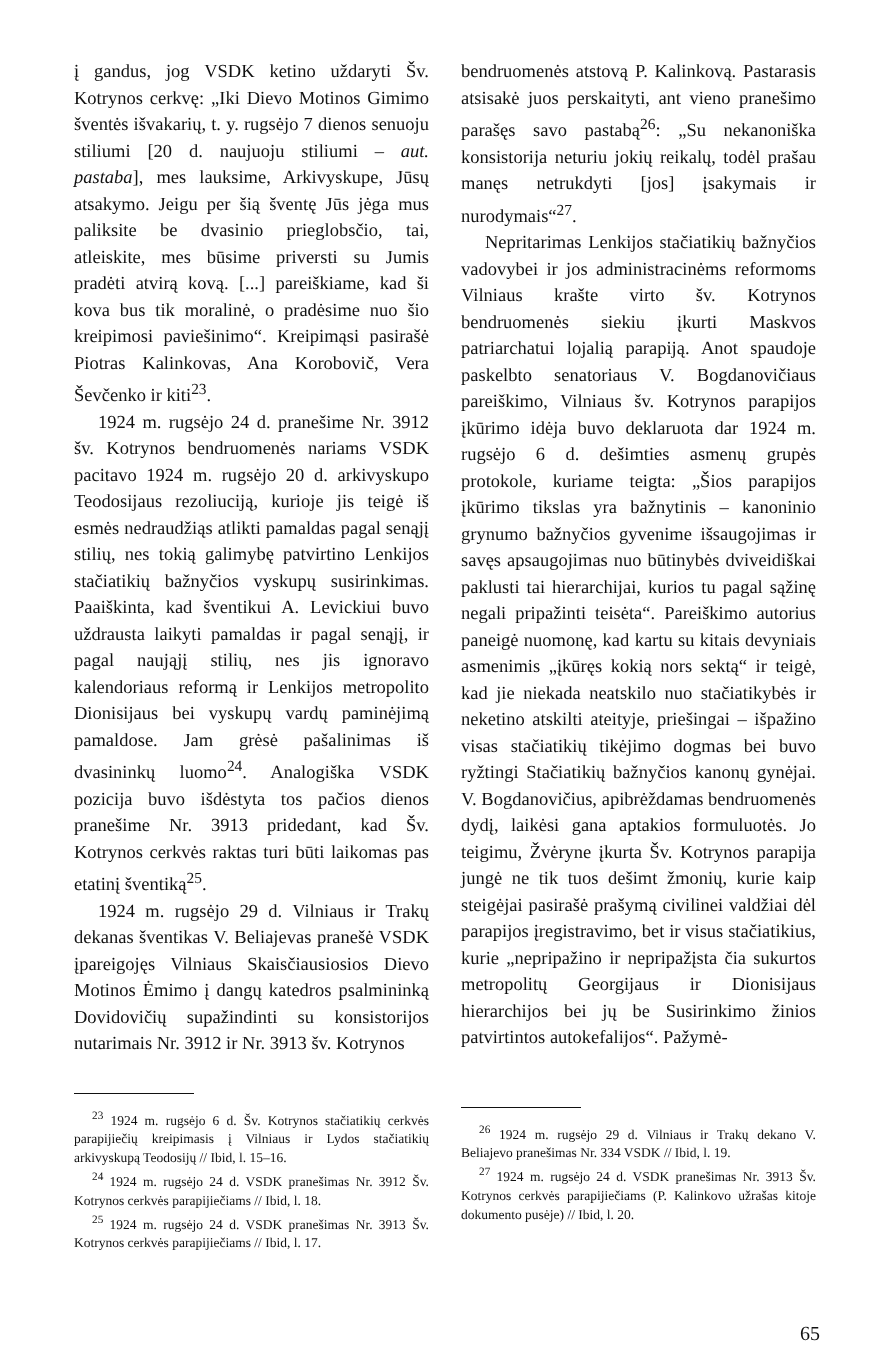į gandus, jog VSDK ketino uždaryti Šv. Kotrynos cerkvę: „Iki Dievo Motinos Gimimo šventės išvakarių, t. y. rugsėjo 7 dienos senuoju stiliumi [20 d. naujuoju stiliumi – aut. pastaba], mes lauksime, Arkivyskupe, Jūsų atsakymo. Jeigu per šią šventę Jūs jėga mus paliksite be dvasinio prieglobsčio, tai, atleiskite, mes būsime priversti su Jumis pradėti atvirą kovą. [...] pareiškiame, kad ši kova bus tik moralinė, o pradėsime nuo šio kreipimosi paviešinimo“. Kreipimąsi pasirašė Piotras Kalinkovas, Ana Korobovič, Vera Ševčenko ir kiti<sup>23</sup>.
1924 m. rugsėjo 24 d. pranešime Nr. 3912 šv. Kotrynos bendruomenės nariams VSDK pacitavo 1924 m. rugsėjo 20 d. arkivyskupo Teodosijaus rezoliuciją, kurioje jis teigė iš esmės nedraudžiąs atlikti pamaldas pagal senąjį stilių, nes tokią galimybę patvirtino Lenkijos stačiatikių bažnyčios vyskupų susirinkimas. Paaiškinta, kad šventikui A. Levickiui buvo uždrausta laikyti pamaldas ir pagal senąjį, ir pagal naująjį stilių, nes jis ignoravo kalendoriaus reformą ir Lenkijos metropolito Dionisijaus bei vyskupų vardų paminėjimą pamaldose. Jam grėsė pašalinimas iš dvasininkų luomo<sup>24</sup>. Analogiška VSDK pozicija buvo išdėstyta tos pačios dienos pranešime Nr. 3913 pridedant, kad Šv. Kotrynos cerkvės raktas turi būti laikomas pas etatinį šventiką<sup>25</sup>.
1924 m. rugsėjo 29 d. Vilniaus ir Trakų dekanas šventikas V. Beliajevas pranešė VSDK įpareigojęs Vilniaus Skaisčiausiosios Dievo Motinos Ėmimo į dangų katedros psalmininką Dovidovičių supažindinti su konsistorijos nutarimais Nr. 3912 ir Nr. 3913 šv. Kotrynos
<sup>23</sup> 1924 m. rugsėjo 6 d. Šv. Kotrynos stačiatikių cerkvės parapijiečių kreipimasis į Vilniaus ir Lydos stačiatikių arkivyskupą Teodosijų // Ibid, l. 15–16.
<sup>24</sup> 1924 m. rugsėjo 24 d. VSDK pranešimas Nr. 3912 Šv. Kotrynos cerkvės parapijiečiams // Ibid, l. 18.
<sup>25</sup> 1924 m. rugsėjo 24 d. VSDK pranešimas Nr. 3913 Šv. Kotrynos cerkvės parapijiečiams // Ibid, l. 17.
bendruomenės atstovą P. Kalinkovą. Pastarasis atsisakė juos perskaityti, ant vieno pranešimo parašęs savo pastabą<sup>26</sup>: „Su nekanoniška konsistorija neturiu jokių reikalų, todėl prašau manęs netrukdyti [jos] įsakymais ir nurodymais“<sup>27</sup>.
Nepritarimas Lenkijos stačiatikių bažnyčios vadovybei ir jos administracinėms reformoms Vilniaus krašte virto šv. Kotrynos bendruomenės siekiu įkurti Maskvos patriarchatui lojalią parapiją. Anot spaudoje paskelbto senatoriaus V. Bogdanovičiaus pareiškimo, Vilniaus šv. Kotrynos parapijos įkūrimo idėja buvo deklaruota dar 1924 m. rugsėjo 6 d. dešimties asmenų grupės protokole, kuriame teigta: „Šios parapijos įkūrimo tikslas yra bažnytinis – kanoninio grynumo bažnyčios gyvenime išsaugojimas ir savęs apsaugojimas nuo būtinybės dviveidiškai paklusti tai hierarchijai, kurios tu pagal sąžinę negali pripažinti teisėta“. Pareiškimo autorius paneigė nuomonę, kad kartu su kitais devyniais asmenimis „įkūręs kokią nors sektą“ ir teigė, kad jie niekada neatskilo nuo stačiatikybės ir neketino atskilti ateityje, priešingai – išpažino visas stačiatikių tikėjimo dogmas bei buvo ryžtingi Stačiatikių bažnyčios kanonų gynėjai. V. Bogdanovičius, apibrėždamas bendruomenės dydį, laikėsi gana aptakios formuluotės. Jo teigimu, Žvėryne įkurta Šv. Kotrynos parapija jungė ne tik tuos dešimt žmonių, kurie kaip steigėjai pasirašė prašymą civilinei valdžiai dėl parapijos įregistravimo, bet ir visus stačiatikius, kurie „nepripažino ir nepripažįsta čia sukurtos metropolitų Georgijaus ir Dionisijaus hierarchijos bei jų be Susirinkimo žinios patvirtintos autokefalijos“. Pažymė-
<sup>26</sup> 1924 m. rugsėjo 29 d. Vilniaus ir Trakų dekano V. Beliajevo pranešimas Nr. 334 VSDK // Ibid, l. 19.
<sup>27</sup> 1924 m. rugsėjo 24 d. VSDK pranešimas Nr. 3913 Šv. Kotrynos cerkvės parapijiečiams (P. Kalinkovo užrašas kitoje dokumento pusėje) // Ibid, l. 20.
65